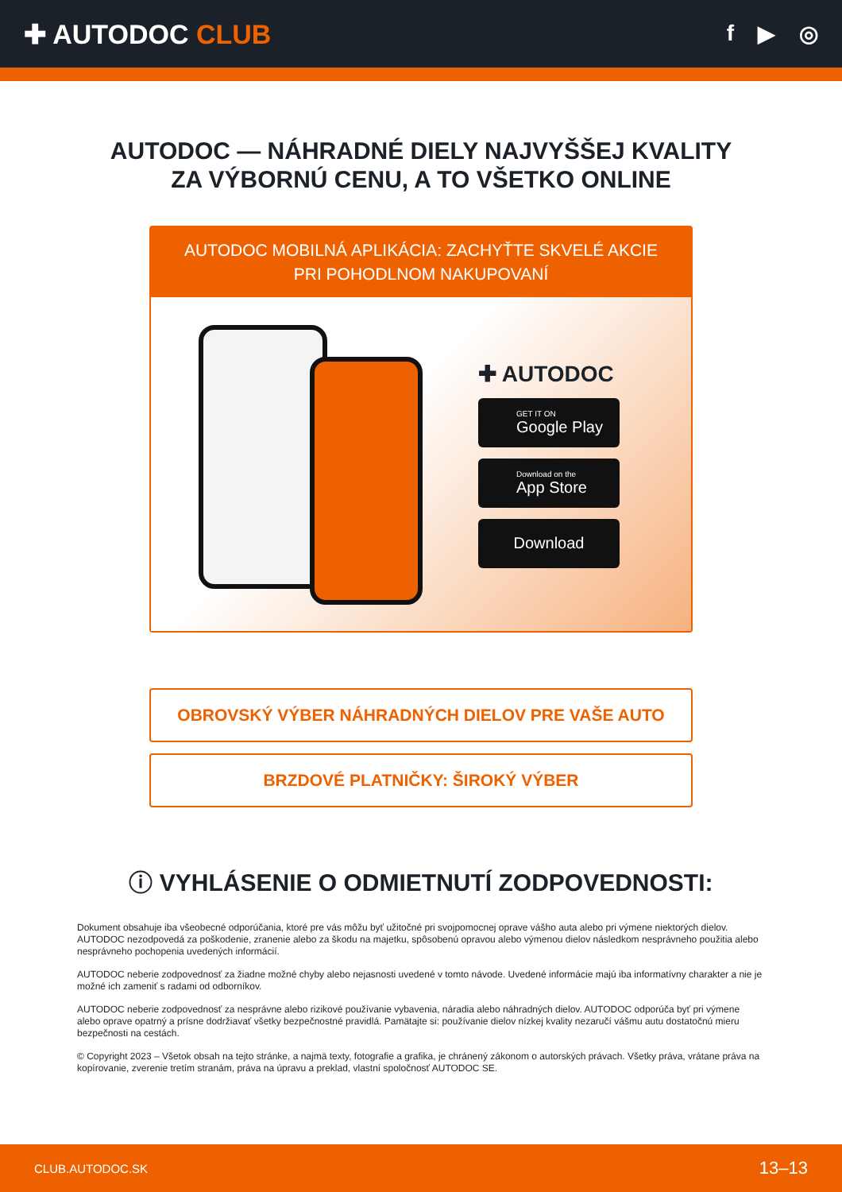✚ AUTODOC CLUB
f ▶ ◎
AUTODOC — NÁHRADNÉ DIELY NAJVYŠŠEJ KVALITY
ZA VÝBORNÚ CENU, A TO VŠETKO ONLINE
AUTODOC MOBILNÁ APLIKÁCIA: ZACHYŤTE SKVELÉ AKCIE PRI POHODLNOM NAKUPOVANÍ
✚ AUTODOC
GET IT ON
Google Play
Download on the
App Store
Download
OBROVSKÝ VÝBER NÁHRADNÝCH DIELOV PRE VAŠE AUTO
BRZDOVÉ PLATNIČKY: ŠIROKÝ VÝBER
ⓘ VYHLÁSENIE O ODMIETNUTÍ ZODPOVEDNOSTI:
Dokument obsahuje iba všeobecné odporúčania, ktoré pre vás môžu byť užitočné pri svojpomocnej oprave vášho auta alebo pri výmene niektorých dielov. AUTODOC nezodpovedá za poškodenie, zranenie alebo za škodu na majetku, spôsobenú opravou alebo výmenou dielov následkom nesprávneho použitia alebo nesprávneho pochopenia uvedených informácií.
AUTODOC neberie zodpovednosť za žiadne možné chyby alebo nejasnosti uvedené v tomto návode. Uvedené informácie majú iba informatívny charakter a nie je možné ich zameniť s radami od odborníkov.
AUTODOC neberie zodpovednosť za nesprávne alebo rizikové používanie vybavenia, náradia alebo náhradných dielov. AUTODOC odporúča byť pri výmene alebo oprave opatrný a prísne dodržiavať všetky bezpečnostné pravidlá. Pamätajte si: používanie dielov nízkej kvality nezaručí vášmu autu dostatočnú mieru bezpečnosti na cestách.
© Copyright 2023 – Všetok obsah na tejto stránke, a najmä texty, fotografie a grafika, je chránený zákonom o autorských právach. Všetky práva, vrátane práva na kopírovanie, zverenie tretím stranám, práva na úpravu a preklad, vlastní spoločnosť AUTODOC SE.
CLUB.AUTODOC.SK 13–13